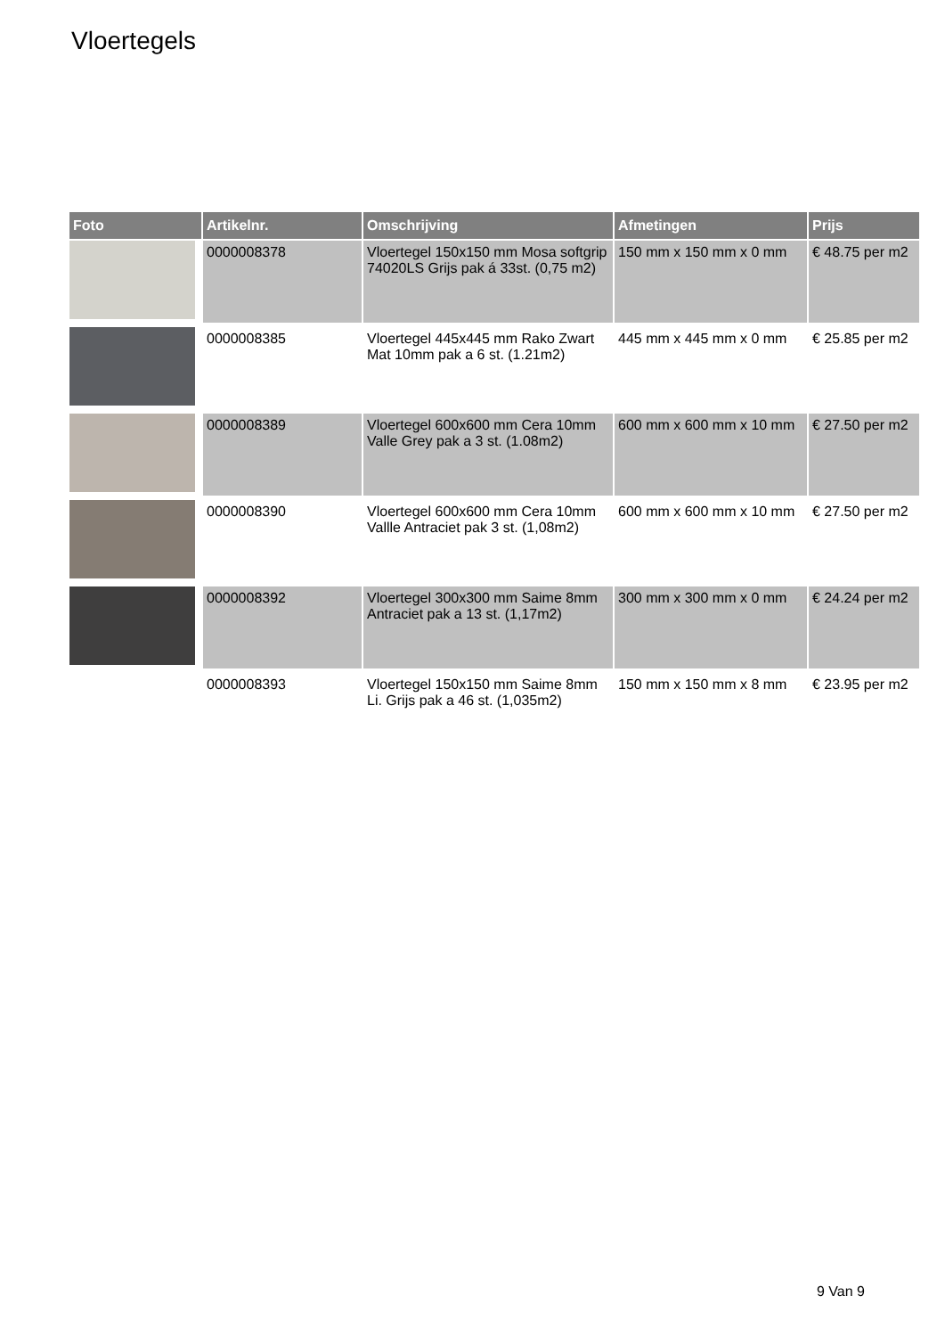Vloertegels
| Foto | Artikelnr. | Omschrijving | Afmetingen | Prijs |
| --- | --- | --- | --- | --- |
| | 0000008378 | Vloertegel 150x150 mm Mosa softgrip 74020LS Grijs pak á 33st. (0,75 m2) | 150 mm x 150 mm x 0 mm | € 48.75 per m2 |
| | 0000008385 | Vloertegel 445x445 mm Rako Zwart Mat 10mm pak a 6 st. (1.21m2) | 445 mm x 445 mm x 0 mm | € 25.85 per m2 |
| | 0000008389 | Vloertegel 600x600 mm Cera 10mm Valle Grey pak a 3 st. (1.08m2) | 600 mm x 600 mm x 10 mm | € 27.50 per m2 |
| | 0000008390 | Vloertegel 600x600 mm Cera 10mm Vallle Antraciet pak 3 st. (1,08m2) | 600 mm x 600 mm x 10 mm | € 27.50 per m2 |
| | 0000008392 | Vloertegel 300x300 mm Saime 8mm Antraciet pak a 13 st. (1,17m2) | 300 mm x 300 mm x 0 mm | € 24.24 per m2 |
| | 0000008393 | Vloertegel 150x150 mm Saime 8mm Li. Grijs pak a 46 st. (1,035m2) | 150 mm x 150 mm x 8 mm | € 23.95 per m2 |
9 Van 9